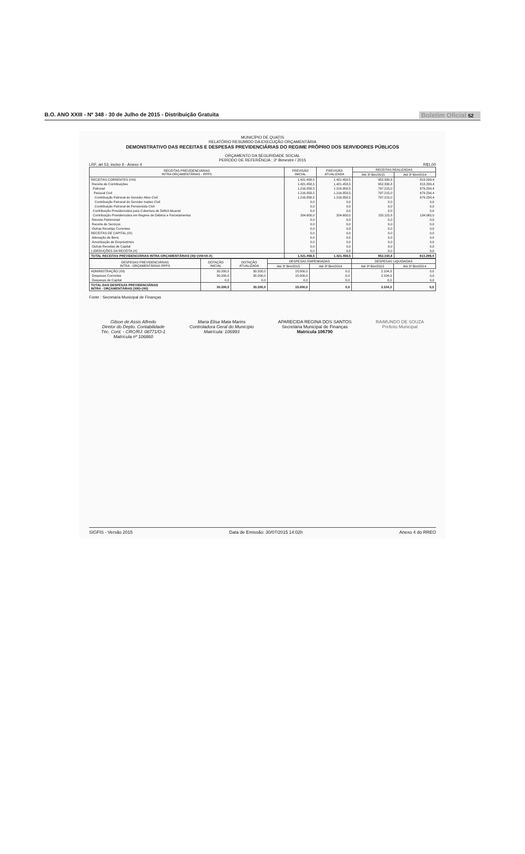B.O. ANO XXIII - Nº 348 - 30 de Julho de 2015 - Distribuição Gratuita Boletim Oficial 52
MUNICÍPIO DE QUATIS
RELATÓRIO RESUMIDO DA EXECUÇÃO ORÇAMENTÁRIA
DEMONSTRATIVO DAS RECEITAS E DESPESAS PREVIDENCIÁRIAS DO REGIME PRÓPRIO DOS SERVIDORES PÚBLICOS
ORÇAMENTO DA SEGURIDADE SOCIAL
PERÍODO DE REFERÊNCIA : 3º Bimestre / 2015
LRF, art 53, inciso II - Anexo 4 R$1,00
| RECEITAS PREVIDENCIÁRIAS INTRA ORÇAMENTÁRIAS - RPPS | PREVISÃO INICIAL | PREVISÃO ATUALIZADA | RECEITAS REALIZADAS | |
| --- | --- | --- | --- | --- |
| | | | Até 3º Bim/2015 | Até 3º Bim/2014 |
| RECEITAS CORRENTES (VIII) | 1.421.458,5 | 1.421.458,5 | 952.330,8 | 813.299,4 |
| Receita de Contribuições | 1.421.458,5 | 1.421.458,5 | 952.330,8 | 813.299,4 |
| Patronal | 1.216.858,5 | 1.216.858,5 | 797.215,0 | 679.234,4 |
| Pessoal Civil | 1.216.858,5 | 1.216.858,5 | 797.215,0 | 679.234,4 |
| Contribuição Patronal do Servidor Ativo Civil | 1.216.858,5 | 1.216.858,5 | 797.215,0 | 679.234,4 |
| Contribuição Patronal do Servidor Inativo Civil | 0,0 | 0,0 | 0,0 | 0,0 |
| Contribuição Patronal de Pensionista Civil | 0,0 | 0,0 | 0,0 | 0,0 |
| Contribuição Previdenciária para Cobertura de Déficit Atuarial | 0,0 | 0,0 | 0,0 | 0,0 |
| Contribuição Previdenciária em Regime de Débitos e Parcelamentos | 204.600,0 | 204.600,0 | 155.115,8 | 134.065,0 |
| Receita Patrimonial | 0,0 | 0,0 | 0,0 | 0,0 |
| Receita de Serviços | 0,0 | 0,0 | 0,0 | 0,0 |
| Outras Receitas Correntes | 0,0 | 0,0 | 0,0 | 0,0 |
| RECEITAS DE CAPITAL (IX) | 0,0 | 0,0 | 0,0 | 0,0 |
| Alienação de Bens | 0,0 | 0,0 | 0,0 | 0,0 |
| Amortização de Empréstimos | 0,0 | 0,0 | 0,0 | 0,0 |
| Outras Receitas de Capital | 0,0 | 0,0 | 0,0 | 0,0 |
| (-)DEDUÇÕES DA RECEITA (X) | 0,0 | 0,0 | 0,0 | 0,0 |
| TOTAL RECEITAS PREVIDENCIÁRIAS INTRA-ORÇAMENTÁRIAS (XI)=(VIII+IX-X) | 1.421.458,5 | 1.421.458,5 | 952.330,8 | 813.299,4 |
| DESPESAS PREVIDENCIÁRIAS INTRA - ORÇAMENTÁRIAS RPPS | DOTAÇÃO INICIAL | DOTAÇÃO ATUALIZADA | DESPESAS EMPENHADAS | | DESPESAS LIQUIDADAS | |
| --- | --- | --- | --- | --- | --- | --- |
| | | | Até 3º Bim/2015 | Até 3º Bim/2014 | Até 3º Bim/2015 | Até 3º Bim/2014 |
| ADMINISTRAÇÃO (XII) | 30.200,0 | 30.200,0 | 15.000,0 | 0,0 | 2.104,3 | 0,0 |
| Despesas Correntes | 30.200,0 | 30.200,0 | 15.000,0 | 0,0 | 2.104,3 | 0,0 |
| Despesas de Capital | 0,0 | 0,0 | 0,0 | 0,0 | 0,0 | 0,0 |
| TOTAL DAS DESPESAS PREVIDENCIÁRIAS INTRA - ORÇAMENTÁRIAS (XIII)=(XII) | 30.200,0 | 30.200,0 | 15.000,0 | 0,0 | 2.104,3 | 0,0 |
Fonte : Secretaria Municipal de Finanças
Gilson de Assis Alfredo
Diretor do Depto. Contabilidade
Téc. Cont. - CRC/RJ: 08771/O-1
Matrícula nº 106860
Maria Elisa Mata Marins
Controladora Geral do Município
Matrícula: 106993
APARECIDA REGINA DOS SANTOS
Secretária Municipal de Finanças
Matrícula 106790
RAIMUNDO DE SOUZA
Prefeito Municipal
SIGFIS - Versão 2015 Data de Emissão: 30/07/2015 14:02h Anexo 4 do RREO